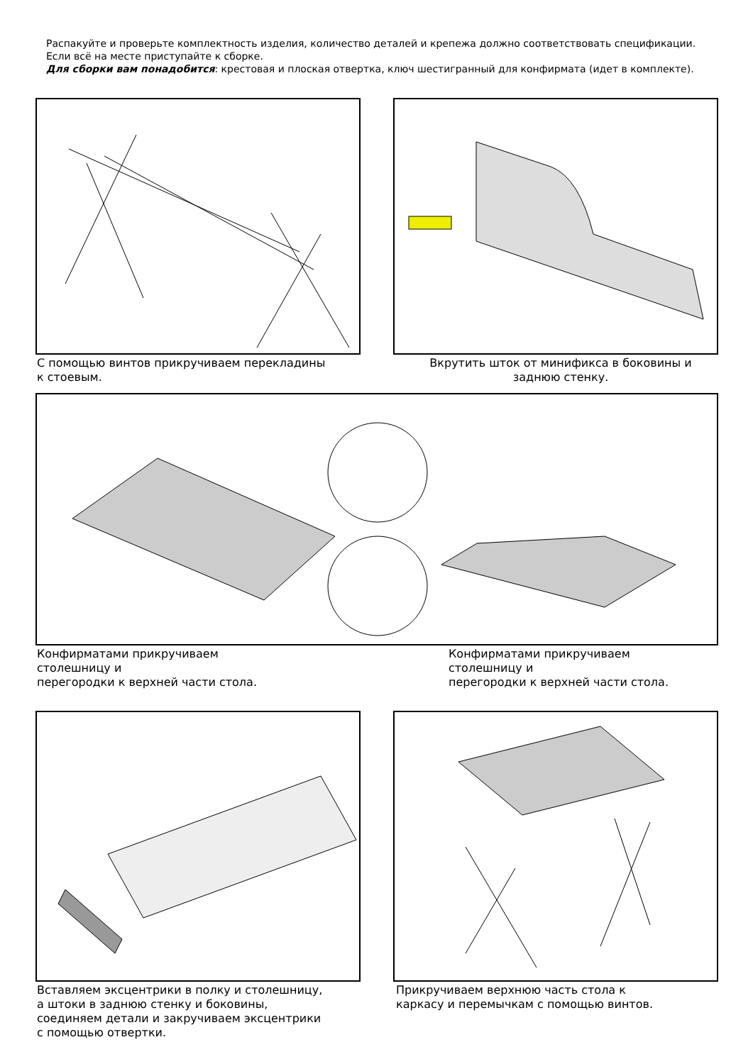Распакуйте и проверьте комплектность изделия, количество деталей и крепежа должно соответствовать спецификации. Если всё на месте приступайте к сборке.
Для сборки вам понадобится: крестовая и плоская отвертка, ключ шестигранный для конфирмата (идет в комплекте).
С помощью винтов прикручиваем перекладины
к стоевым.
Вкрутить шток от минификса в боковины и
заднюю стенку.
Конфирматами прикручиваем
столешницу и
перегородки к верхней части стола.
Конфирматами прикручиваем
столешницу и
перегородки к верхней части стола.
Вставляем эксцентрики в полку и столешницу,
а штоки в заднюю стенку и боковины,
соединяем детали и закручиваем эксцентрики
с помощью отвертки.
Прикручиваем верхнюю часть стола к
каркасу и перемычкам с помощью винтов.